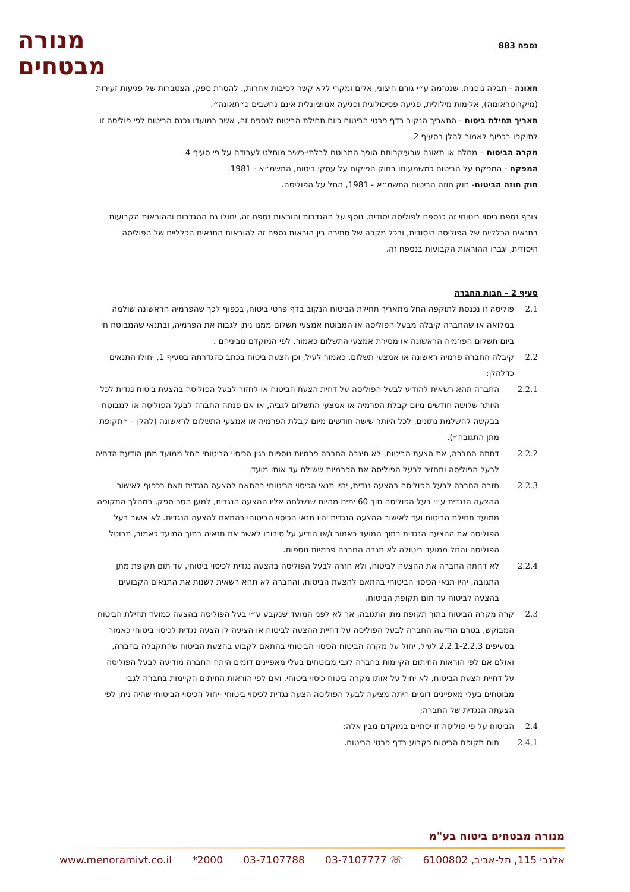נספח 883
מנורה
מבטחים
תאונה - חבלה גופנית, שנגרמה ע״י גורם חיצוני, אלים ומקרי ללא קשר לסיבות אחרות,. להסרת ספק, הצטברות של פגיעות זעירות (מיקרוטראומה), אלימות מילולית, פגיעה פסיכולוגית ופגיעה אמוציונלית אינם נחשבים כ״תאונה״.
תאריך תחילת ביטוח - התאריך הנקוב בדף פרטי הביטוח כיום תחילת הביטוח לנספח זה, אשר במועדו נכנס הביטוח לפי פוליסה זו לתוקפו בכפוף לאמור להלן בסעיף 2.
מקרה הביטוח – מחלה או תאונה שבעיקבותם הופך המבוטח לבלתי-כשיר מוחלט לעבודה על פי סעיף 4.
המפקח - המפקח על הביטוח כמשמעותו בחוק הפיקוח על עסקי ביטוח, התשמ״א - 1981.
חוק חוזה הביטוח- חוק חוזה הביטוח התשמ״א - 1981, החל על הפוליסה.
צורף נספח כיסוי ביטוחי זה כנספח לפוליסה יסודית, נוסף על ההגדרות והוראות נספח זה, יחולו גם ההגדרות וההוראות הקבועות בתנאים הכלליים של הפוליסה היסודית, ובכל מקרה של סתירה בין הוראות נספח זה להוראות התנאים הכלליים של הפוליסה היסודית, יגברו ההוראות הקבועות בנספח זה.
סעיף 2 - חבות החברה
2.1 פוליסה זו נכנסת לתוקפה החל מתאריך תחילת הביטוח הנקוב בדף פרטי ביטוח, בכפוף לכך שהפרמיה הראשונה שולמה במלואה או שהחברה קיבלה מבעל הפוליסה או המבוטח אמצעי תשלום ממנו ניתן לגבות את הפרמיה, ובתנאי שהמבוטח חי ביום תשלום הפרמיה הראשונה או מסירת אמצעי התשלום כאמור, לפי המוקדם מביניהם .
2.2 קיבלה החברה פרמיה ראשונה או אמצעי תשלום, כאמור לעיל, וכן הצעת ביטוח בכתב כהגדרתה בסעיף 1, יחולו התנאים כדלהלן:
2.2.1 החברה תהא רשאית להודיע לבעל הפוליסה על דחית הצעת הביטוח או לחזור לבעל הפוליסה בהצעת ביטוח נגדית לכל היותר שלושה חודשים מיום קבלת הפרמיה או אמצעי התשלום לגביה, או אם פנתה החברה לבעל הפוליסה או למבוטח בבקשה להשלמת נתונים, לכל היותר שישה חודשים מיום קבלת הפרמיה או אמצעי התשלום לראשונה (להלן – ״תקופת מתן התגובה״).
2.2.2 דחתה החברה, את הצעת הביטוח, לא תיגבה החברה פרמיות נוספות בגין הכיסוי הביטוחי החל ממועד מתן הודעת הדחיה לבעל הפוליסה ותחזיר לבעל הפוליסה את הפרמיות ששילם עד אותו מועד.
2.2.3 חזרה החברה לבעל הפוליסה בהצעה נגדית, יהיו תנאי הכיסוי הביטוחי בהתאם להצעה הנגדית וזאת בכפוף לאישור ההצעה הנגדית ע״י בעל הפוליסה תוך 60 ימים מהיום שנשלחה אליו ההצעה הנגדית, למען הסר ספק, במהלך התקופה ממועד תחילת הביטוח ועד לאישור ההצעה הנגדית יהיו תנאי הכיסוי הביטוחי בהתאם להצעה הנגדית. לא אישר בעל הפוליסה את ההצעה הנגדית בתוך המועד כאמור ו/או הודיע על סירובו לאשר את תנאיה בתוך המועד כאמור, תבוטל הפוליסה והחל ממועד ביטולה לא תגבה החברה פרמיות נוספות.
2.2.4 לא דחתה החברה את ההצעה לביטוח, ולא חזרה לבעל הפוליסה בהצעה נגדית לכיסוי ביטוחי, עד תום תקופת מתן התגובה, יהיו תנאי הכיסוי הביטוחי בהתאם להצעת הביטוח, והחברה לא תהא רשאית לשנות את התנאים הקבועים בהצעה לביטוח עד תום תקופת הביטוח.
2.3 קרה מקרה הביטוח בתוך תקופת מתן התגובה, אך לא לפני המועד שנקבע ע״י בעל הפוליסה בהצעה כמועד תחילת הביטוח המבוקש, בטרם הודיעה החברה לבעל הפוליסה על דחיית ההצעה לביטוח או הציעה לו הצעה נגדית לכיסוי ביטוחי כאמור בסעיפים 2.2.1-2.2.3 לעיל, יחול על מקרה הביטוח הכיסוי הביטוחי בהתאם לקבוע בהצעת הביטוח שהתקבלה בחברה, ואולם אם לפי הוראות החיתום הקיימות בחברה לגבי מבוטחים בעלי מאפיינים דומים היתה החברה מודיעה לבעל הפוליסה על דחיית הצעת הביטוח, לא יחול על אותו מקרה ביטוח כיסוי ביטוחי, ואם לפי הוראות החיתום הקיימות בחברה לגבי מבוטחים בעלי מאפיינים דומים היתה מציעה לבעל הפוליסה הצעה נגדית לכיסוי ביטוחי -יחול הכיסוי הביטוחי שהיה ניתן לפי הצעתה הנגדית של החברה;
2.4 הביטוח על פי פוליסה זו יסתיים במוקדם מבין אלה:
2.4.1 תום תקופת הביטוח כקבוע בדף פרטי הביטוח.
מנורה מבטחים ביטוח בע"מ
אלנבי 115, תל-אביב, 6100802 ☏ 03-7107777 03-7107788 2000* www.menoramivt.co.il